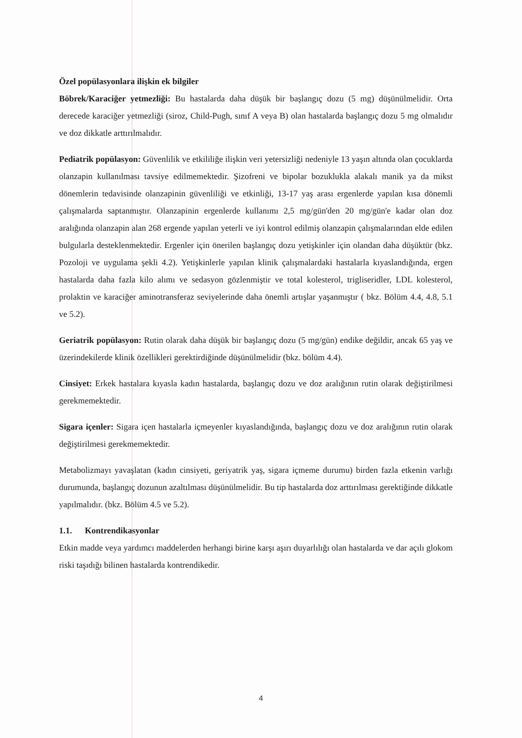Özel popülasyonlara ilişkin ek bilgiler
Böbrek/Karaciğer yetmezliği: Bu hastalarda daha düşük bir başlangıç dozu (5 mg) düşünülmelidir. Orta derecede karaciğer yetmezliği (siroz, Child-Pugh, sınıf A veya B) olan hastalarda başlangıç dozu 5 mg olmalıdır ve doz dikkatle arttırılmalıdır.
Pediatrik popülasyon: Güvenlilik ve etkililiğe ilişkin veri yetersizliği nedeniyle 13 yaşın altında olan çocuklarda olanzapin kullanılması tavsiye edilmemektedir. Şizofreni ve bipolar bozuklukla alakalı manik ya da mikst dönemlerin tedavisinde olanzapinin güvenliliği ve etkinliği, 13-17 yaş arası ergenlerde yapılan kısa dönemli çalışmalarda saptanmıştır. Olanzapinin ergenlerde kullanımı 2,5 mg/gün'den 20 mg/gün'e kadar olan doz aralığında olanzapin alan 268 ergende yapılan yeterli ve iyi kontrol edilmiş olanzapin çalışmalarından elde edilen bulgularla desteklenmektedir. Ergenler için önerilen başlangıç dozu yetişkinler için olandan daha düşüktür (bkz. Pozoloji ve uygulama şekli 4.2). Yetişkinlerle yapılan klinik çalışmalardaki hastalarla kıyaslandığında, ergen hastalarda daha fazla kilo alımı ve sedasyon gözlenmiştir ve total kolesterol, trigliseridler, LDL kolesterol, prolaktin ve karaciğer aminotransferaz seviyelerinde daha önemli artışlar yaşanmıştır ( bkz. Bölüm 4.4, 4.8, 5.1 ve 5.2).
Geriatrik popülasyon: Rutin olarak daha düşük bir başlangıç dozu (5 mg/gün) endike değildir, ancak 65 yaş ve üzerindekilerde klinik özellikleri gerektirdiğinde düşünülmelidir (bkz. bölüm 4.4).
Cinsiyet: Erkek hastalara kıyasla kadın hastalarda, başlangıç dozu ve doz aralığının rutin olarak değiştirilmesi gerekmemektedir.
Sigara içenler: Sigara içen hastalarla içmeyenler kıyaslandığında, başlangıç dozu ve doz aralığının rutin olarak değiştirilmesi gerekmemektedir.
Metabolizmayı yavaşlatan (kadın cinsiyeti, geriyatrik yaş, sigara içmeme durumu) birden fazla etkenin varlığı durumunda, başlangıç dozunun azaltılması düşünülmelidir. Bu tip hastalarda doz arttırılması gerektiğinde dikkatle yapılmalıdır. (bkz. Bölüm 4.5 ve 5.2).
1.1. Kontrendikasyonlar
Etkin madde veya yardımcı maddelerden herhangi birine karşı aşırı duyarlılığı olan hastalarda ve dar açılı glokom riski taşıdığı bilinen hastalarda kontrendikedir.
4